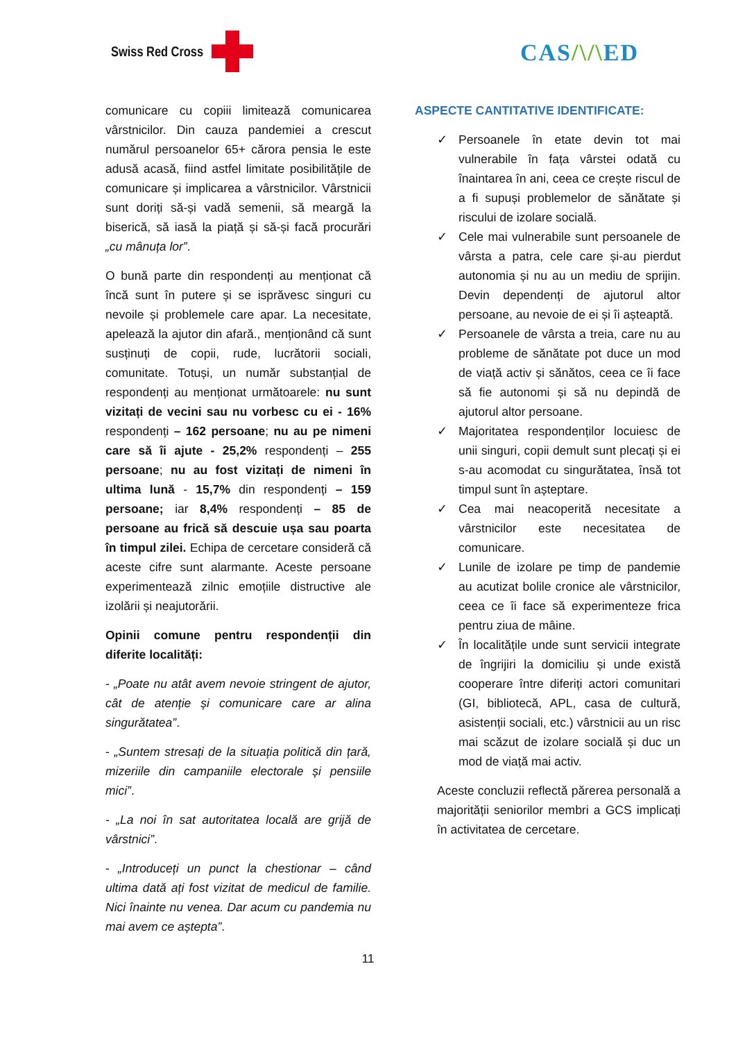Swiss Red Cross CAS/\/\ED
comunicare cu copiii limitează comunicarea vârstnicilor. Din cauza pandemiei a crescut numărul persoanelor 65+ cărora pensia le este adusă acasă, fiind astfel limitate posibilitățile de comunicare și implicarea a vârstnicilor. Vârstnicii sunt doriți să-și vadă semenii, să meargă la biserică, să iasă la piață și să-și facă procurări „cu mânuța lor”.
O bună parte din respondenți au menționat că încă sunt în putere și se isprăvesc singuri cu nevoile și problemele care apar. La necesitate, apelează la ajutor din afară., menționând că sunt susținuți de copii, rude, lucrătorii sociali, comunitate. Totuși, un număr substanțial de respondenți au menționat următoarele: nu sunt vizitați de vecini sau nu vorbesc cu ei - 16% respondenți – 162 persoane; nu au pe nimeni care să îi ajute - 25,2% respondenți – 255 persoane; nu au fost vizitați de nimeni în ultima lună - 15,7% din respondenți – 159 persoane; iar 8,4% respondenți – 85 de persoane au frică să descuie ușa sau poarta în timpul zilei. Echipa de cercetare consideră că aceste cifre sunt alarmante. Aceste persoane experimentează zilnic emoțiile distructive ale izolării și neajutorării.
Opinii comune pentru respondenții din diferite localități:
- „Poate nu atât avem nevoie stringent de ajutor, cât de atenție și comunicare care ar alina singurătatea”.
- „Suntem stresați de la situația politică din țară, mizeriile din campaniile electorale și pensiile mici”.
- „La noi în sat autoritatea locală are grijă de vârstnici”.
- „Introduceți un punct la chestionar – când ultima dată ați fost vizitat de medicul de familie. Nici înainte nu venea. Dar acum cu pandemia nu mai avem ce aștepta”.
ASPECTE CANTITATIVE IDENTIFICATE:
✓ Persoanele în etate devin tot mai vulnerabile în fața vârstei odată cu înaintarea în ani, ceea ce crește riscul de a fi supuși problemelor de sănătate și riscului de izolare socială.
✓ Cele mai vulnerabile sunt persoanele de vârsta a patra, cele care și-au pierdut autonomia și nu au un mediu de sprijin. Devin dependenți de ajutorul altor persoane, au nevoie de ei și îi așteaptă.
✓ Persoanele de vârsta a treia, care nu au probleme de sănătate pot duce un mod de viață activ și sănătos, ceea ce îi face să fie autonomi și să nu depindă de ajutorul altor persoane.
✓ Majoritatea respondenților locuiesc de unii singuri, copii demult sunt plecați și ei s-au acomodat cu singurătatea, însă tot timpul sunt în așteptare.
✓ Cea mai neacoperită necesitate a vârstnicilor este necesitatea de comunicare.
✓ Lunile de izolare pe timp de pandemie au acutizat bolile cronice ale vârstnicilor, ceea ce îi face să experimenteze frica pentru ziua de mâine.
✓ În localitățile unde sunt servicii integrate de îngrijiri la domiciliu și unde există cooperare între diferiți actori comunitari (GI, bibliotecă, APL, casa de cultură, asistenții sociali, etc.) vârstnicii au un risc mai scăzut de izolare socială și duc un mod de viață mai activ.
Aceste concluzii reflectă părerea personală a majorității seniorilor membri a GCS implicați în activitatea de cercetare.
11